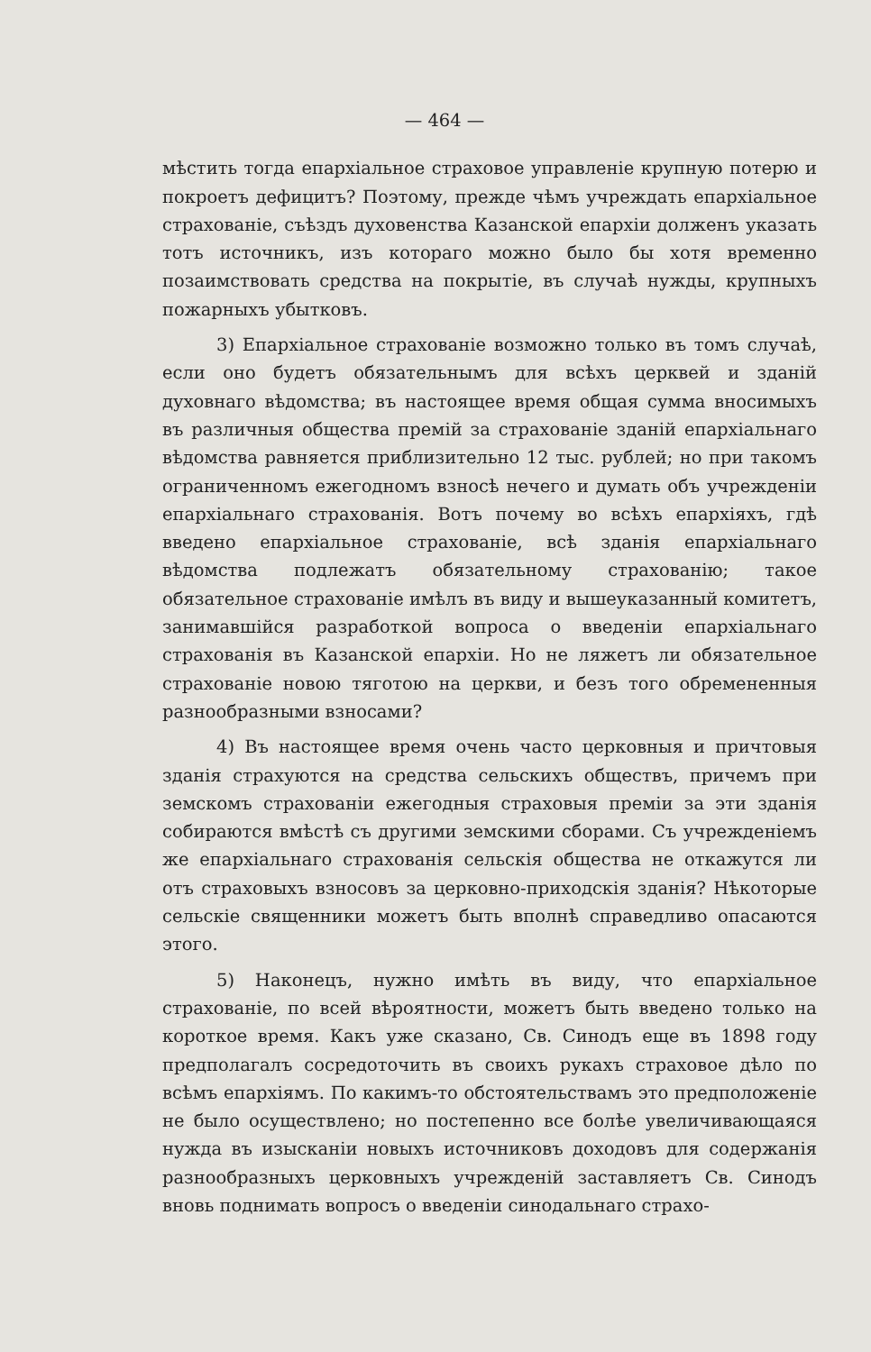— 464 —
мѣстить тогда епархіальное страховое управленіе крупную потерю и покроетъ дефицитъ? Поэтому, прежде чѣмъ учреждать епархіальное страхованіе, съѣздъ духовенства Казанской епархіи долженъ указать тотъ источникъ, изъ котораго можно было бы хотя временно позаимствовать средства на покрытіе, въ случаѣ нужды, крупныхъ пожарныхъ убытковъ.
3) Епархіальное страхованіе возможно только въ томъ случаѣ, если оно будетъ обязательнымъ для всѣхъ церквей и зданій духовнаго вѣдомства; въ настоящее время общая сумма вносимыхъ въ различныя общества премій за страхованіе зданій епархіальнаго вѣдомства равняется приблизительно 12 тыс. рублей; но при такомъ ограниченномъ ежегодномъ взносѣ нечего и думать объ учрежденіи епархіальнаго страхованія. Вотъ почему во всѣхъ епархіяхъ, гдѣ введено епархіальное страхованіе, всѣ зданія епархіальнаго вѣдомства подлежатъ обязательному страхованію; такое обязательное страхованіе имѣлъ въ виду и вышеуказанный комитетъ, занимавшійся разработкой вопроса о введеніи епархіальнаго страхованія въ Казанской епархіи. Но не ляжетъ ли обязательное страхованіе новою тяготою на церкви, и безъ того обремененныя разнообразными взносами?
4) Въ настоящее время очень часто церковныя и причтовыя зданія страхуются на средства сельскихъ обществъ, причемъ при земскомъ страхованіи ежегодныя страховыя преміи за эти зданія собираются вмѣстѣ съ другими земскими сборами. Съ учрежденіемъ же епархіальнаго страхованія сельскія общества не откажутся ли отъ страховыхъ взносовъ за церковно-приходскія зданія? Нѣкоторые сельскіе священники можетъ быть вполнѣ справедливо опасаются этого.
5) Наконецъ, нужно имѣть въ виду, что епархіальное страхованіе, по всей вѣроятности, можетъ быть введено только на короткое время. Какъ уже сказано, Св. Синодъ еще въ 1898 году предполагалъ сосредоточить въ своихъ рукахъ страховое дѣло по всѣмъ епархіямъ. По какимъ-то обстоятельствамъ это предположеніе не было осуществлено; но постепенно все болѣе увеличивающаяся нужда въ изысканіи новыхъ источниковъ доходовъ для содержанія разнообразныхъ церковныхъ учрежденій заставляетъ Св. Синодъ вновь поднимать вопросъ о введеніи синодальнаго страхо-